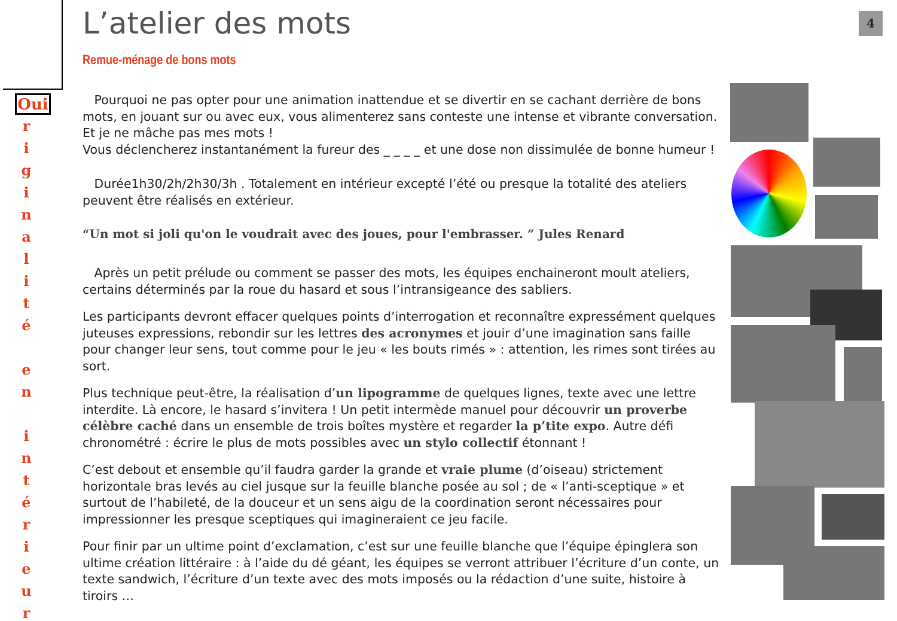Oui
r
i
g
i
n
a
l
i
t
é
e
n
i
n
t
é
r
i
e
u
r
L’atelier des mots
Remue-ménage de bons mots
Pourquoi ne pas opter pour une animation inattendue et se divertir en se cachant derrière de bons mots, en jouant sur ou avec eux, vous alimenterez sans conteste une intense et vibrante conversation. Et je ne mâche pas mes mots !
Vous déclencherez instantanément la fureur des _ _ _ _ et une dose non dissimulée de bonne humeur !
Durée1h30/2h/2h30/3h . Totalement en intérieur excepté l’été ou presque la totalité des ateliers peuvent être réalisés en extérieur.
“Un mot si joli qu'on le voudrait avec des joues, pour l'embrasser. ” Jules Renard
Après un petit prélude ou comment se passer des mots, les équipes enchaineront moult ateliers, certains déterminés par la roue du hasard et sous l’intransigeance des sabliers.
Les participants devront effacer quelques points d’interrogation et reconnaître expressément quelques juteuses expressions, rebondir sur les lettres des acronymes et jouir d’une imagination sans faille pour changer leur sens, tout comme pour le jeu « les bouts rimés » : attention, les rimes sont tirées au sort.
Plus technique peut-être, la réalisation d’un lipogramme de quelques lignes, texte avec une lettre interdite. Là encore, le hasard s’invitera ! Un petit intermède manuel pour découvrir un proverbe célèbre caché dans un ensemble de trois boîtes mystère et regarder la p’tite expo. Autre défi chronométré : écrire le plus de mots possibles avec un stylo collectif étonnant !
C’est debout et ensemble qu’il faudra garder la grande et vraie plume (d’oiseau) strictement horizontale bras levés au ciel jusque sur la feuille blanche posée au sol ; de « l’anti-sceptique » et surtout de l’habileté, de la douceur et un sens aigu de la coordination seront nécessaires pour impressionner les presque sceptiques qui imagineraient ce jeu facile.
Pour finir par un ultime point d’exclamation, c’est sur une feuille blanche que l’équipe épinglera son ultime création littéraire : à l’aide du dé géant, les équipes se verront attribuer l’écriture d’un conte, un texte sandwich, l’écriture d’un texte avec des mots imposés ou la rédaction d’une suite, histoire à tiroirs …
4